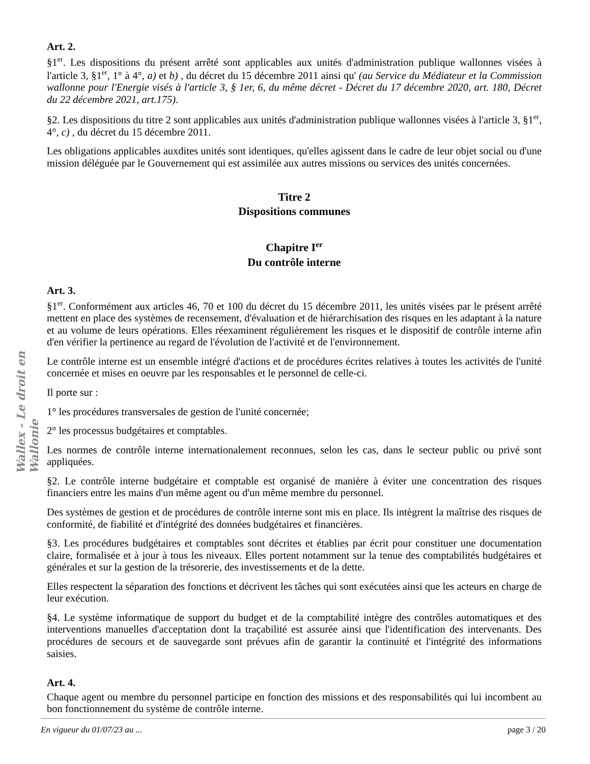Art. 2.
§1<sup>er</sup>. Les dispositions du présent arrêté sont applicables aux unités d'administration publique wallonnes visées à l'article 3, §1<sup>er</sup>, 1° à 4°, a) et b) , du décret du 15 décembre 2011 ainsi qu' (au Service du Médiateur et la Commission wallonne pour l'Energie visés à l'article 3, § 1er, 6, du même décret - Décret du 17 décembre 2020, art. 180, Décret du 22 décembre 2021, art.175).
§2. Les dispositions du titre 2 sont applicables aux unités d'administration publique wallonnes visées à l'article 3, §1<sup>er</sup>, 4°, c) , du décret du 15 décembre 2011.
Les obligations applicables auxdites unités sont identiques, qu'elles agissent dans le cadre de leur objet social ou d'une mission déléguée par le Gouvernement qui est assimilée aux autres missions ou services des unités concernées.
Titre 2
Dispositions communes
Chapitre I<sup>er</sup>
Du contrôle interne
Art. 3.
§1<sup>er</sup>. Conformément aux articles 46, 70 et 100 du décret du 15 décembre 2011, les unités visées par le présent arrêté mettent en place des systèmes de recensement, d'évaluation et de hiérarchisation des risques en les adaptant à la nature et au volume de leurs opérations. Elles réexaminent régulièrement les risques et le dispositif de contrôle interne afin d'en vérifier la pertinence au regard de l'évolution de l'activité et de l'environnement.
Le contrôle interne est un ensemble intégré d'actions et de procédures écrites relatives à toutes les activités de l'unité concernée et mises en oeuvre par les responsables et le personnel de celle-ci.
Il porte sur :
1° les procédures transversales de gestion de l'unité concernée;
2° les processus budgétaires et comptables.
Les normes de contrôle interne internationalement reconnues, selon les cas, dans le secteur public ou privé sont appliquées.
§2. Le contrôle interne budgétaire et comptable est organisé de manière à éviter une concentration des risques financiers entre les mains d'un même agent ou d'un même membre du personnel.
Des systèmes de gestion et de procédures de contrôle interne sont mis en place. Ils intègrent la maîtrise des risques de conformité, de fiabilité et d'intégrité des données budgétaires et financières.
§3. Les procédures budgétaires et comptables sont décrites et établies par écrit pour constituer une documentation claire, formalisée et à jour à tous les niveaux. Elles portent notamment sur la tenue des comptabilités budgétaires et générales et sur la gestion de la trésorerie, des investissements et de la dette.
Elles respectent la séparation des fonctions et décrivent les tâches qui sont exécutées ainsi que les acteurs en charge de leur exécution.
§4. Le système informatique de support du budget et de la comptabilité intègre des contrôles automatiques et des interventions manuelles d'acceptation dont la traçabilité est assurée ainsi que l'identification des intervenants. Des procédures de secours et de sauvegarde sont prévues afin de garantir la continuité et l'intégrité des informations saisies.
Art. 4.
Chaque agent ou membre du personnel participe en fonction des missions et des responsabilités qui lui incombent au bon fonctionnement du système de contrôle interne.
Wallex - Le droit en Wallonie
En vigueur du 01/07/23 au ... page 3 / 20